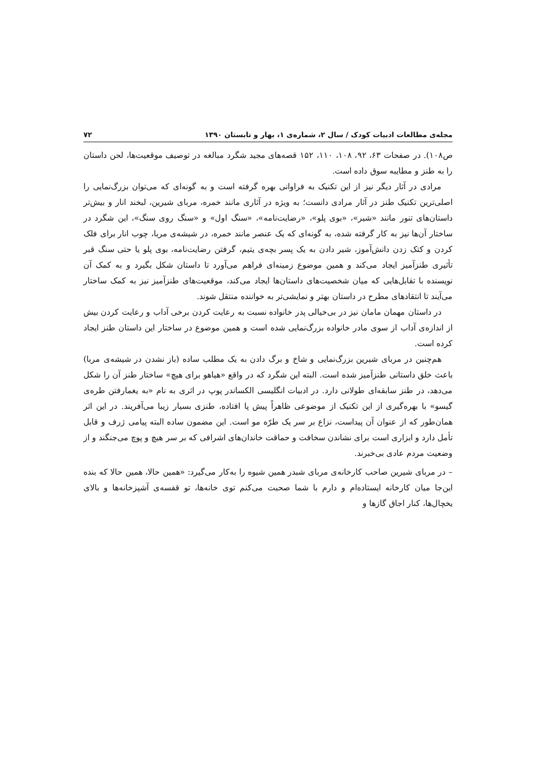مجله‌ی مطالعات ادبیات کودک / سال ۲، شماره‌ی ۱، بهار و تابستان ۱۳۹۰ ۷۲
ص۱۰۸). در صفحات ۶۳، ۹۲، ۱۰۸، ۱۱۰، ۱۵۲ قصه‌های مجید شگرد مبالغه در توصیف موقعیت‌ها، لحن داستان را به طنز و مطایبه سوق داده است.
مرادی در آثار دیگر نیز از این تکنیک به فراوانی بهره گرفته است و به گونه‌ای که می‌توان بزرگ‌نمایی را اصلی‌ترین تکنیک طنز در آثار مرادی دانست؛ به ویژه در آثاری مانند خمره، مربای شیرین، لبخند انار و بیش‌تر داستان‌های تنور مانند «شیر»، «بوی پلو»، «رضایت‌نامه»، «سنگ اول» و «سنگ روی سنگ»، این شگرد در ساختار آن‌ها نیز به کار گرفته شده، به گونه‌ای که یک عنصر مانند خمره، در شیشه‌ی مربا، چوب انار برای فلک کردن و کتک زدن دانش‌آموز، شیر دادن به یک پسر بچه‌ی یتیم، گرفتن رضایت‌نامه، بوی پلو یا حتی سنگ قبر تأثیری طنزآمیز ایجاد می‌کند و همین موضوع زمینه‌ای فراهم می‌آورد تا داستان شکل بگیرد و به کمک آن نویسنده با تقابل‌هایی که میان شخصیت‌های داستان‌ها ایجاد می‌کند، موقعیت‌های طنزآمیز نیز به کمک ساختار می‌آیند تا انتقادهای مطرح در داستان بهتر و نمایشی‌تر به خواننده منتقل شوند.
در داستان مهمان مامان نیز در بی‌خیالی پدر خانواده نسبت به رعایت کردن برخی آداب و رعایت کردن بیش از اندازه‌ی آداب از سوی مادر خانواده بزرگ‌نمایی شده است و همین موضوع در ساختار این داستان طنز ایجاد کرده است.
هم‌چنین در مربای شیرین بزرگ‌نمایی و شاخ و برگ دادن به یک مطلب ساده (باز نشدن در شیشه‌ی مربا) باعث خلق داستانی طنزآمیز شده است. البته این شگرد که در واقع «هیاهو برای هیچ» ساختار طنز آن را شکل می‌دهد، در طنز سابقه‌ای طولانی دارد. در ادبیات انگلیسی الکساندر پوپ در اثری به نام «به یغمارفتن طره‌ی گیسو» با بهره‌گیری از این تکنیک از موضوعی ظاهراً پیش پا افتاده، طنزی بسیار زیبا می‌آفریند. در این اثر همان‌طور که از عنوان آن پیداست، نزاع بر سر یک طرّه مو است. این مضمون ساده البته پیامی ژرف و قابل تأمل دارد و ابزاری است برای نشاندن سخافت و حماقت خاندان‌های اشرافی که بر سر هیچ و پوچ می‌جنگند و از وضعیت مردم عادی بی‌خبرند.
– در مربای شیرین صاحب کارخانه‌ی مربای شبدر همین شیوه را به‌کار می‌گیرد: «همین حالا، همین حالا که بنده این‌جا میان کارخانه ایستاده‌ام و دارم با شما صحبت می‌کنم توی خانه‌ها، تو قفسه‌ی آشپزخانه‌ها و بالای یخچال‌ها، کنار اجاق گازها و